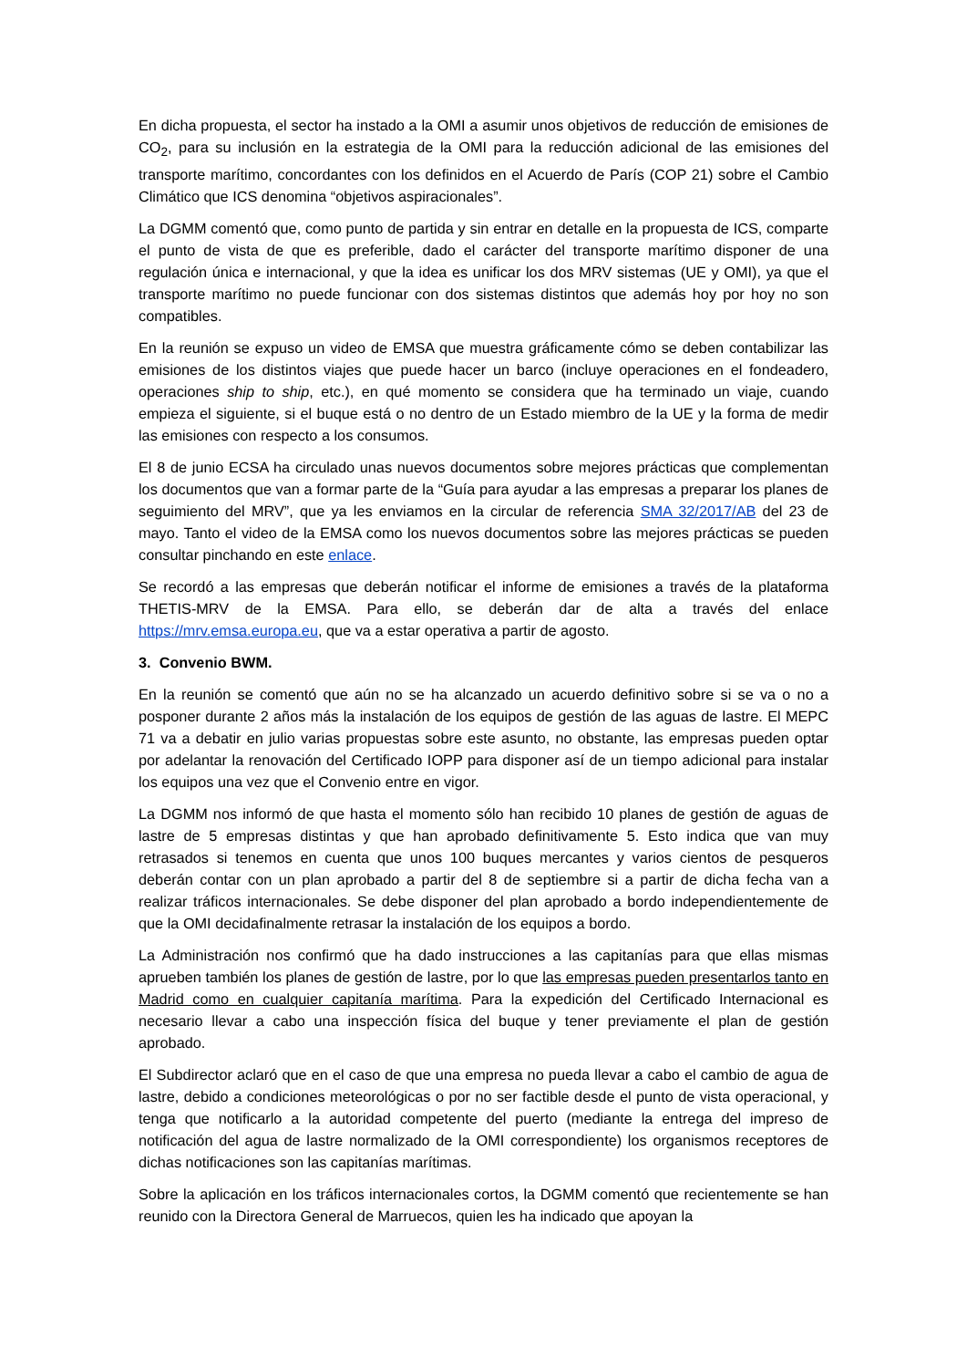En dicha propuesta, el sector ha instado a la OMI a asumir unos objetivos de reducción de emisiones de CO<sub>2</sub>, para su inclusión en la estrategia de la OMI para la reducción adicional de las emisiones del transporte marítimo, concordantes con los definidos en el Acuerdo de París (COP 21) sobre el Cambio Climático que ICS denomina “objetivos aspiracionales”.
La DGMM comentó que, como punto de partida y sin entrar en detalle en la propuesta de ICS, comparte el punto de vista de que es preferible, dado el carácter del transporte marítimo disponer de una regulación única e internacional, y que la idea es unificar los dos MRV sistemas (UE y OMI), ya que el transporte marítimo no puede funcionar con dos sistemas distintos que además hoy por hoy no son compatibles.
En la reunión se expuso un video de EMSA que muestra gráficamente cómo se deben contabilizar las emisiones de los distintos viajes que puede hacer un barco (incluye operaciones en el fondeadero, operaciones ship to ship, etc.), en qué momento se considera que ha terminado un viaje, cuando empieza el siguiente, si el buque está o no dentro de un Estado miembro de la UE y la forma de medir las emisiones con respecto a los consumos.
El 8 de junio ECSA ha circulado unas nuevos documentos sobre mejores prácticas que complementan los documentos que van a formar parte de la “Guía para ayudar a las empresas a preparar los planes de seguimiento del MRV”, que ya les enviamos en la circular de referencia SMA 32/2017/AB del 23 de mayo. Tanto el video de la EMSA como los nuevos documentos sobre las mejores prácticas se pueden consultar pinchando en este enlace.
Se recordó a las empresas que deberán notificar el informe de emisiones a través de la plataforma THETIS-MRV de la EMSA. Para ello, se deberán dar de alta a través del enlace https://mrv.emsa.europa.eu, que va a estar operativa a partir de agosto.
3. Convenio BWM.
En la reunión se comentó que aún no se ha alcanzado un acuerdo definitivo sobre si se va o no a posponer durante 2 años más la instalación de los equipos de gestión de las aguas de lastre. El MEPC 71 va a debatir en julio varias propuestas sobre este asunto, no obstante, las empresas pueden optar por adelantar la renovación del Certificado IOPP para disponer así de un tiempo adicional para instalar los equipos una vez que el Convenio entre en vigor.
La DGMM nos informó de que hasta el momento sólo han recibido 10 planes de gestión de aguas de lastre de 5 empresas distintas y que han aprobado definitivamente 5. Esto indica que van muy retrasados si tenemos en cuenta que unos 100 buques mercantes y varios cientos de pesqueros deberán contar con un plan aprobado a partir del 8 de septiembre si a partir de dicha fecha van a realizar tráficos internacionales. Se debe disponer del plan aprobado a bordo independientemente de que la OMI decidafinalmente retrasar la instalación de los equipos a bordo.
La Administración nos confirmó que ha dado instrucciones a las capitanías para que ellas mismas aprueben también los planes de gestión de lastre, por lo que las empresas pueden presentarlos tanto en Madrid como en cualquier capitanía marítima. Para la expedición del Certificado Internacional es necesario llevar a cabo una inspección física del buque y tener previamente el plan de gestión aprobado.
El Subdirector aclaró que en el caso de que una empresa no pueda llevar a cabo el cambio de agua de lastre, debido a condiciones meteorológicas o por no ser factible desde el punto de vista operacional, y tenga que notificarlo a la autoridad competente del puerto (mediante la entrega del impreso de notificación del agua de lastre normalizado de la OMI correspondiente) los organismos receptores de dichas notificaciones son las capitanías marítimas.
Sobre la aplicación en los tráficos internacionales cortos, la DGMM comentó que recientemente se han reunido con la Directora General de Marruecos, quien les ha indicado que apoyan la